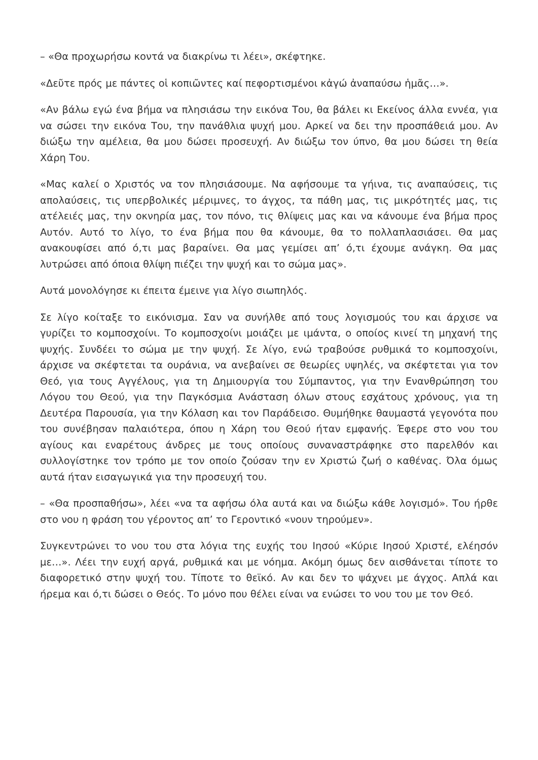– «Θα προχωρήσω κοντά να διακρίνω τι λέει», σκέφτηκε.
«Δεῦτε πρός με πάντες οἱ κοπιῶντες καί πεφορτισμένοι κἀγώ ἀναπαύσω ἡμᾶς…».
«Αν βάλω εγώ ένα βήμα να πλησιάσω την εικόνα Του, θα βάλει κι Εκείνος άλλα εννέα, για να σώσει την εικόνα Του, την πανάθλια ψυχή μου. Αρκεί να δει την προσπάθειά μου. Αν διώξω την αμέλεια, θα μου δώσει προσευχή. Αν διώξω τον ύπνο, θα μου δώσει τη θεία Χάρη Του.
«Μας καλεί ο Χριστός να τον πλησιάσουμε. Να αφήσουμε τα γήινα, τις αναπαύσεις, τις απολαύσεις, τις υπερβολικές μέριμνες, το άγχος, τα πάθη μας, τις μικρότητές μας, τις ατέλειές μας, την οκνηρία μας, τον πόνο, τις θλίψεις μας και να κάνουμε ένα βήμα προς Αυτόν. Αυτό το λίγο, το ένα βήμα που θα κάνουμε, θα το πολλαπλασιάσει. Θα μας ανακουφίσει από ό,τι μας βαραίνει. Θα μας γεμίσει απ’ ό,τι έχουμε ανάγκη. Θα μας λυτρώσει από όποια θλίψη πιέζει την ψυχή και το σώμα μας».
Αυτά μονολόγησε κι έπειτα έμεινε για λίγο σιωπηλός.
Σε λίγο κοίταξε το εικόνισμα. Σαν να συνήλθε από τους λογισμούς του και άρχισε να γυρίζει το κομποσχοίνι. Το κομποσχοίνι μοιάζει με ιμάντα, ο οποίος κινεί τη μηχανή της ψυχής. Συνδέει το σώμα με την ψυχή. Σε λίγο, ενώ τραβούσε ρυθμικά το κομποσχοίνι, άρχισε να σκέφτεται τα ουράνια, να ανεβαίνει σε θεωρίες υψηλές, να σκέφτεται για τον Θεό, για τους Αγγέλους, για τη Δημιουργία του Σύμπαντος, για την Ενανθρώπηση του Λόγου του Θεού, για την Παγκόσμια Ανάσταση όλων στους εσχάτους χρόνους, για τη Δευτέρα Παρουσία, για την Κόλαση και τον Παράδεισο. Θυμήθηκε θαυμαστά γεγονότα που του συνέβησαν παλαιότερα, όπου η Χάρη του Θεού ήταν εμφανής. Έφερε στο νου του αγίους και εναρέτους άνδρες με τους οποίους συναναστράφηκε στο παρελθόν και συλλογίστηκε τον τρόπο με τον οποίο ζούσαν την εν Χριστώ ζωή ο καθένας. Όλα όμως αυτά ήταν εισαγωγικά για την προσευχή του.
– «Θα προσπαθήσω», λέει «να τα αφήσω όλα αυτά και να διώξω κάθε λογισμό». Του ήρθε στο νου η φράση του γέροντος απ’ το Γεροντικό «νουν τηρούμεν».
Συγκεντρώνει το νου του στα λόγια της ευχής του Ιησού «Κύριε Ιησού Χριστέ, ελέησόν με…». Λέει την ευχή αργά, ρυθμικά και με νόημα. Ακόμη όμως δεν αισθάνεται τίποτε το διαφορετικό στην ψυχή του. Τίποτε το θεϊκό. Αν και δεν το ψάχνει με άγχος. Απλά και ήρεμα και ό,τι δώσει ο Θεός. Το μόνο που θέλει είναι να ενώσει το νου του με τον Θεό.